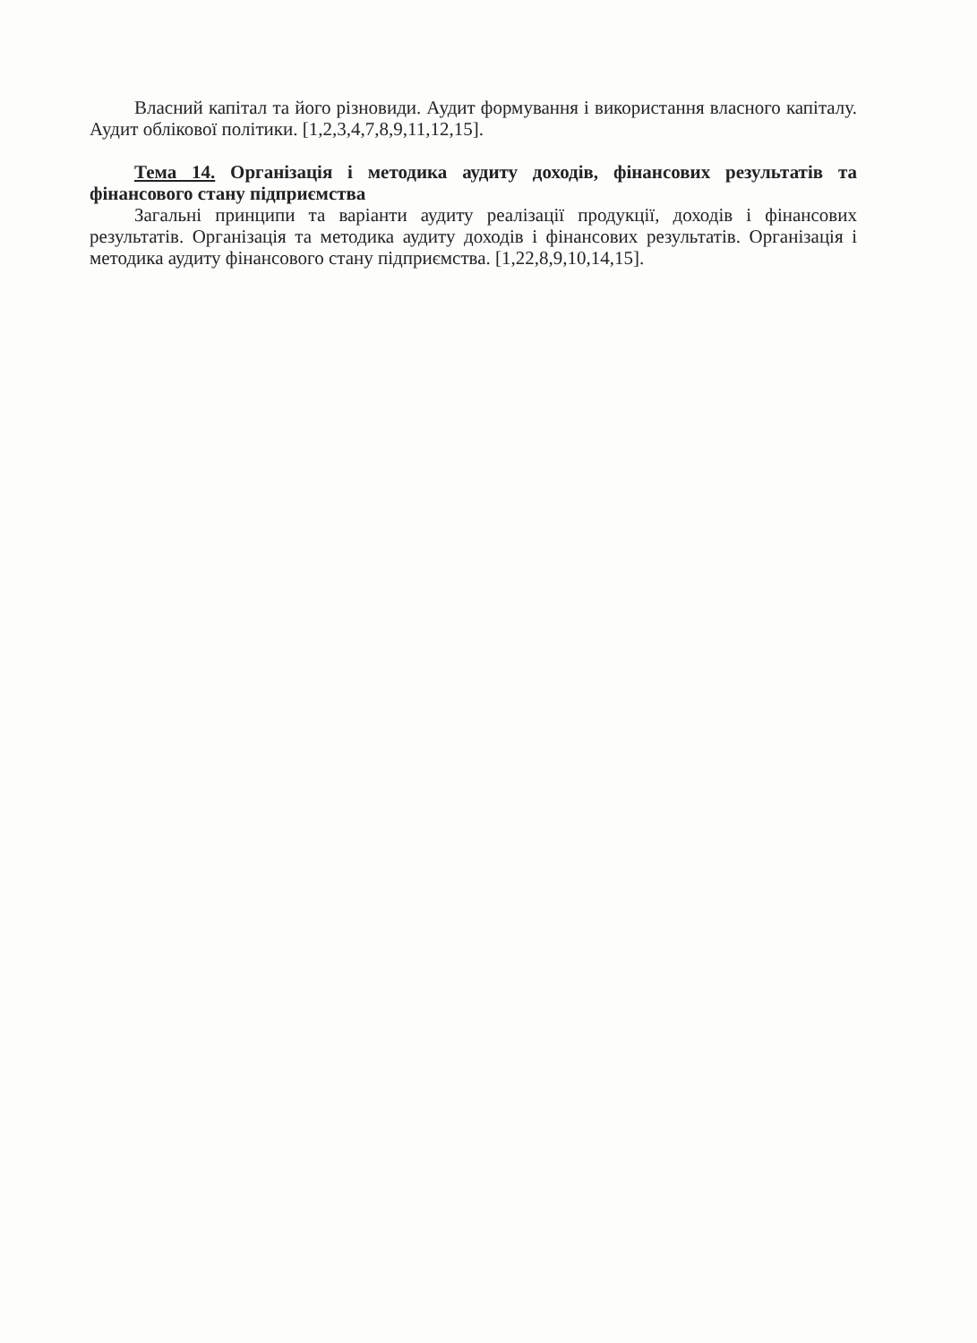Власний капітал та його різновиди. Аудит формування і використання власного капіталу. Аудит облікової політики. [1,2,3,4,7,8,9,11,12,15].
Тема 14. Організація і методика аудиту доходів, фінансових результатів та фінансового стану підприємства
Загальні принципи та варіанти аудиту реалізації продукції, доходів і фінансових результатів. Організація та методика аудиту доходів і фінансових результатів. Організація і методика аудиту фінансового стану підприємства. [1,22,8,9,10,14,15].